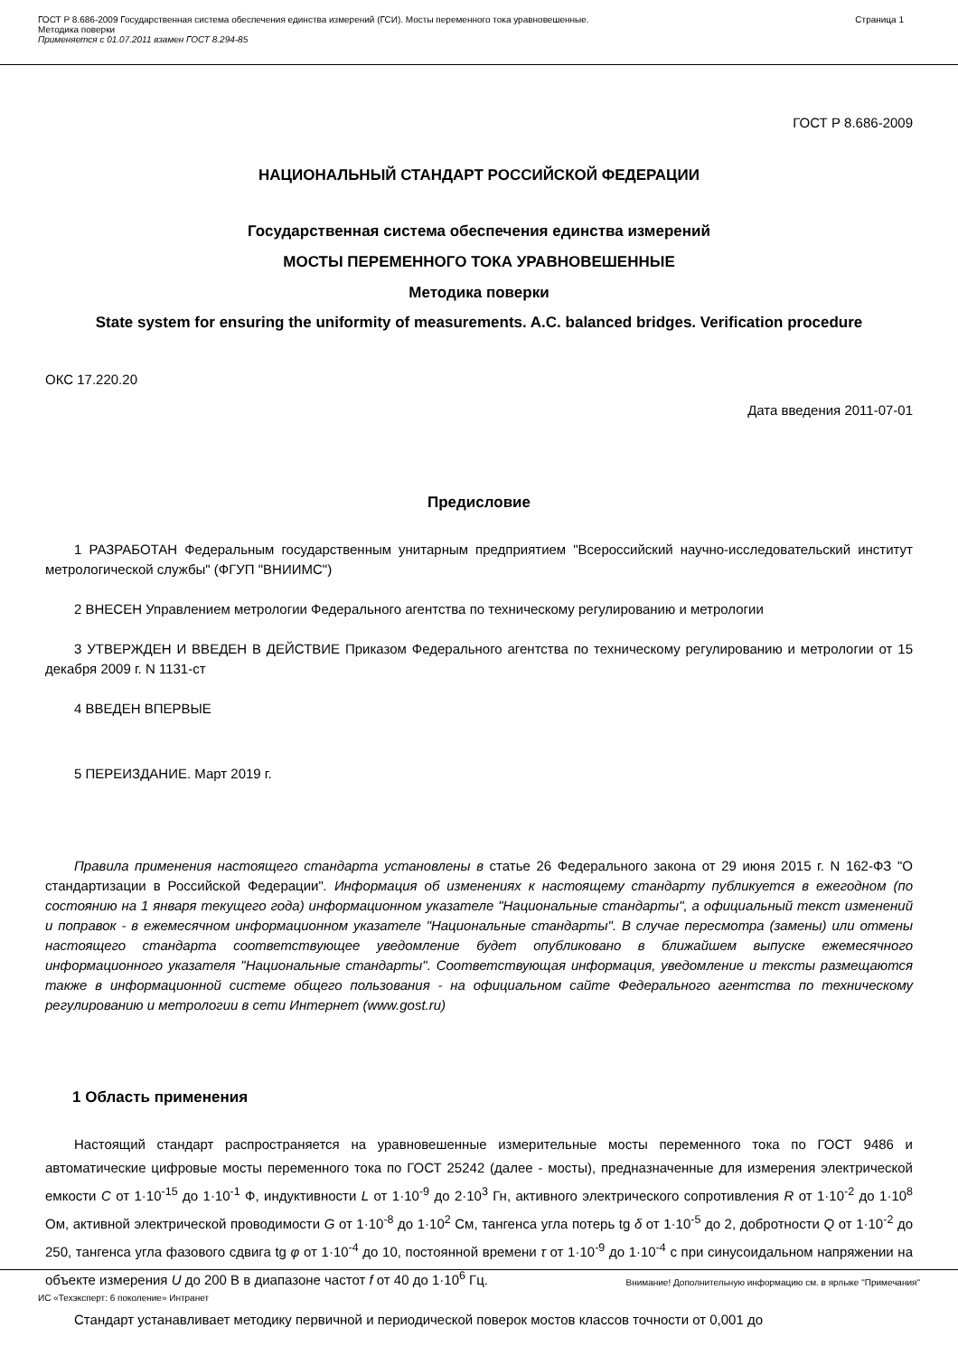ГОСТ Р 8.686-2009 Государственная система обеспечения единства измерений (ГСИ). Мосты переменного тока уравновешенные.
Методика поверки
Применяется с 01.07.2011 взамен ГОСТ 8.294-85
Страница 1
ГОСТ Р 8.686-2009
НАЦИОНАЛЬНЫЙ СТАНДАРТ РОССИЙСКОЙ ФЕДЕРАЦИИ
Государственная система обеспечения единства измерений
МОСТЫ ПЕРЕМЕННОГО ТОКА УРАВНОВЕШЕННЫЕ
Методика поверки
State system for ensuring the uniformity of measurements. A.C. balanced bridges. Verification procedure
ОКС 17.220.20
Дата введения 2011-07-01
Предисловие
1 РАЗРАБОТАН Федеральным государственным унитарным предприятием "Всероссийский научно-исследовательский институт метрологической службы" (ФГУП "ВНИИМС")
2 ВНЕСЕН Управлением метрологии Федерального агентства по техническому регулированию и метрологии
3 УТВЕРЖДЕН И ВВЕДЕН В ДЕЙСТВИЕ Приказом Федерального агентства по техническому регулированию и метрологии от 15 декабря 2009 г. N 1131-ст
4 ВВЕДЕН ВПЕРВЫЕ
5 ПЕРЕИЗДАНИЕ. Март 2019 г.
Правила применения настоящего стандарта установлены в статье 26 Федерального закона от 29 июня 2015 г. N 162-ФЗ "О стандартизации в Российской Федерации". Информация об изменениях к настоящему стандарту публикуется в ежегодном (по состоянию на 1 января текущего года) информационном указателе "Национальные стандарты", а официальный текст изменений и поправок - в ежемесячном информационном указателе "Национальные стандарты". В случае пересмотра (замены) или отмены настоящего стандарта соответствующее уведомление будет опубликовано в ближайшем выпуске ежемесячного информационного указателя "Национальные стандарты". Соответствующая информация, уведомление и тексты размещаются также в информационной системе общего пользования - на официальном сайте Федерального агентства по техническому регулированию и метрологии в сети Интернет (www.gost.ru)
1 Область применения
Настоящий стандарт распространяется на уравновешенные измерительные мосты переменного тока по ГОСТ 9486 и автоматические цифровые мосты переменного тока по ГОСТ 25242 (далее - мосты), предназначенные для измерения электрической емкости C от 1·10<sup>-15</sup> до 1·10<sup>-1</sup> Ф, индуктивности L от 1·10<sup>-9</sup> до 2·10<sup>3</sup> Гн, активного электрического сопротивления R от 1·10<sup>-2</sup> до 1·10<sup>8</sup> Ом, активной электрической проводимости G от 1·10<sup>-8</sup> до 1·10<sup>2</sup> См, тангенса угла потерь tg δ от 1·10<sup>-5</sup> до 2, добротности Q от 1·10<sup>-2</sup> до 250, тангенса угла фазового сдвига tg φ от 1·10<sup>-4</sup> до 10, постоянной времени τ от 1·10<sup>-9</sup> до 1·10<sup>-4</sup> с при синусоидальном напряжении на объекте измерения U до 200 В в диапазоне частот f от 40 до 1·10<sup>6</sup> Гц.
Стандарт устанавливает методику первичной и периодической поверок мостов классов точности от 0,001 до
Внимание! Дополнительную информацию см. в ярлыке "Примечания"
ИС «Техэксперт: 6 поколение» Интранет